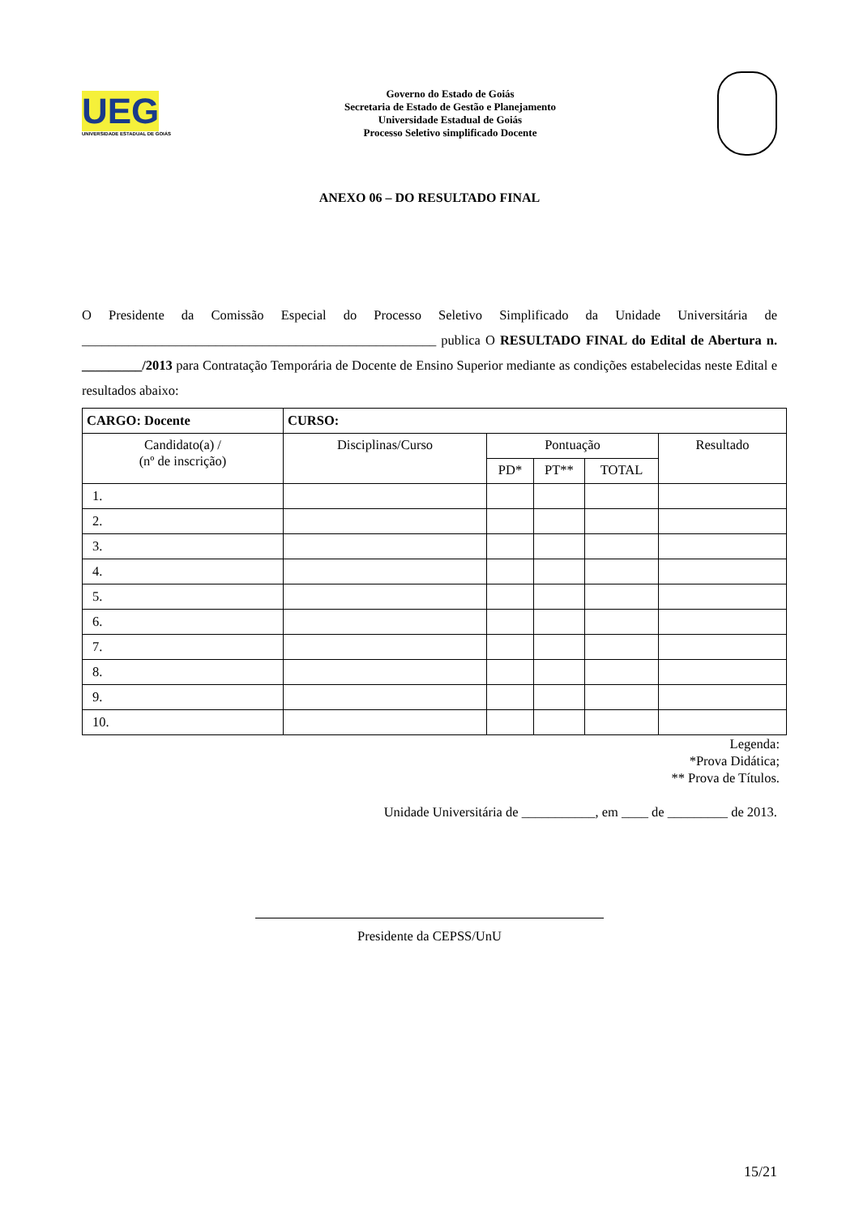UEG
UNIVERSIDADE ESTADUAL DE GOIÁS
Governo do Estado de Goiás
Secretaria de Estado de Gestão e Planejamento
Universidade Estadual de Goiás
Processo Seletivo simplificado Docente
ANEXO 06 – DO RESULTADO FINAL
O Presidente da Comissão Especial do Processo Seletivo Simplificado da Unidade Universitária de _____________________________________________________ publica O RESULTADO FINAL do Edital de Abertura n. _________/2013 para Contratação Temporária de Docente de Ensino Superior mediante as condições estabelecidas neste Edital e resultados abaixo:
| CARGO: Docente | CURSO: | | | | |
| Candidato(a) / (nº de inscrição) | Disciplinas/Curso | Pontuação | | | Resultado |
| | | PD* | PT** | TOTAL | |
| 1. | | | | | |
| 2. | | | | | |
| 3. | | | | | |
| 4. | | | | | |
| 5. | | | | | |
| 6. | | | | | |
| 7. | | | | | |
| 8. | | | | | |
| 9. | | | | | |
| 10. | | | | | |
Legenda:
*Prova Didática;
** Prova de Títulos.
Unidade Universitária de ___________, em ____ de _________ de 2013.
Presidente da CEPSS/UnU
15/21